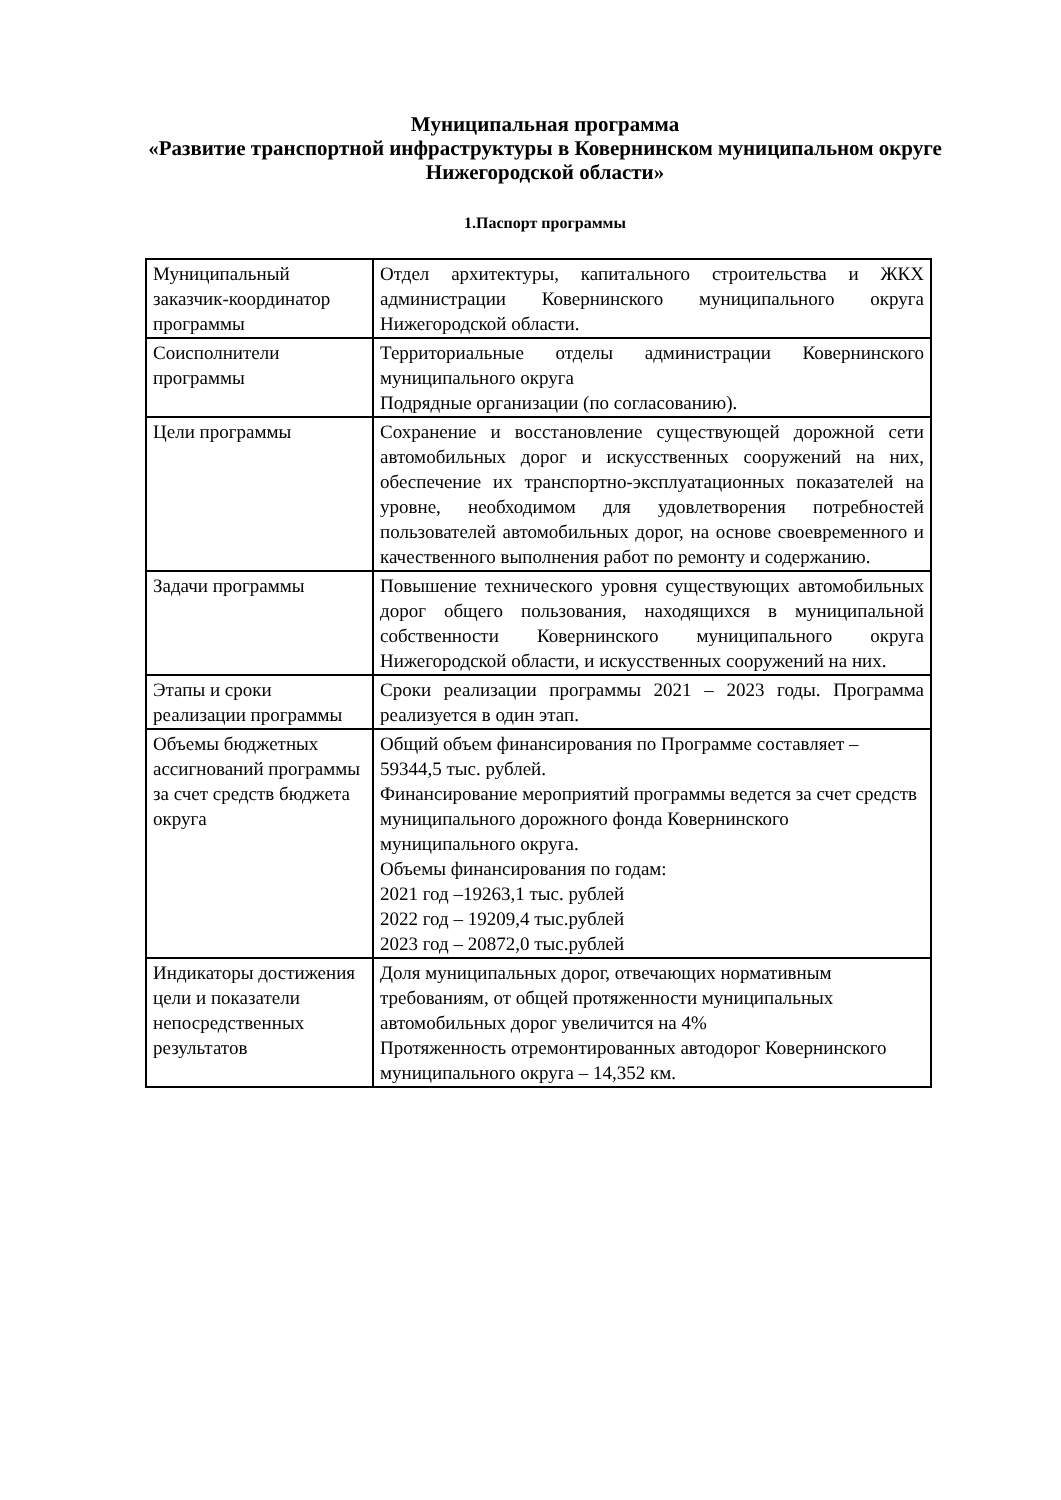Муниципальная программа
«Развитие транспортной инфраструктуры в Ковернинском муниципальном округе Нижегородской области»
1.Паспорт программы
| Муниципальный заказчик-координатор программы | Отдел архитектуры, капитального строительства и ЖКХ администрации Ковернинского муниципального округа Нижегородской области. |
| Соисполнители программы | Территориальные отделы администрации Ковернинского муниципального округа Подрядные организации (по согласованию). |
| Цели программы | Сохранение и восстановление существующей дорожной сети автомобильных дорог и искусственных сооружений на них, обеспечение их транспортно-эксплуатационных показателей на уровне, необходимом для удовлетворения потребностей пользователей автомобильных дорог, на основе своевременного и качественного выполнения работ по ремонту и содержанию. |
| Задачи программы | Повышение технического уровня существующих автомобильных дорог общего пользования, находящихся в муниципальной собственности Ковернинского муниципального округа Нижегородской области, и искусственных сооружений на них. |
| Этапы и сроки реализации программы | Сроки реализации программы 2021 – 2023 годы. Программа реализуется в один этап. |
| Объемы бюджетных ассигнований программы за счет средств бюджета округа | Общий объем финансирования по Программе составляет – 59344,5 тыс. рублей. Финансирование мероприятий программы ведется за счет средств муниципального дорожного фонда Ковернинского муниципального округа. Объемы финансирования по годам: 2021 год –19263,1 тыс. рублей 2022 год – 19209,4 тыс.рублей 2023 год – 20872,0 тыс.рублей |
| Индикаторы достижения цели и показатели непосредственных результатов | Доля муниципальных дорог, отвечающих нормативным требованиям, от общей протяженности муниципальных автомобильных дорог увеличится на 4% Протяженность отремонтированных автодорог Ковернинского муниципального округа – 14,352 км. |